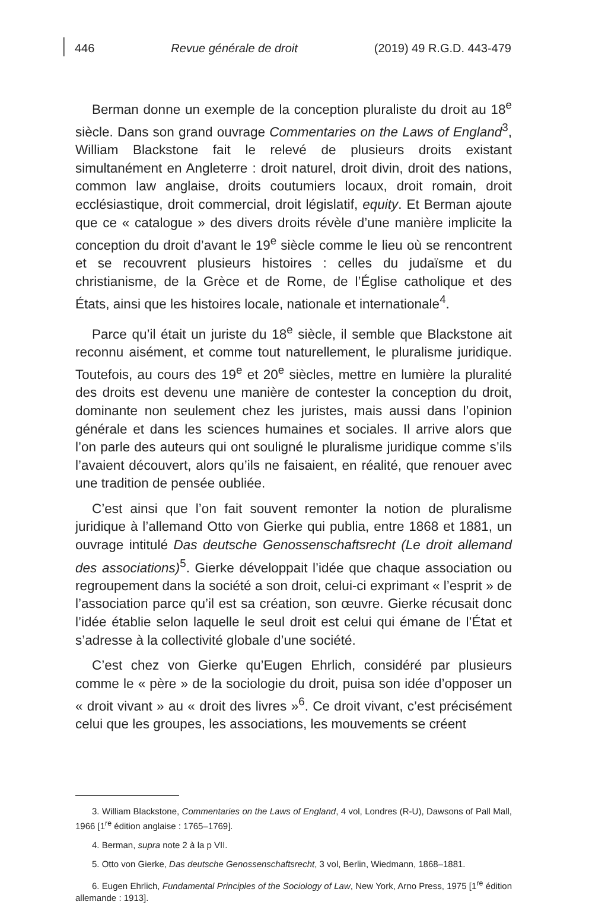446 Revue générale de droit (2019) 49 R.G.D. 443-479
Berman donne un exemple de la conception pluraliste du droit au 18<sup>e</sup> siècle. Dans son grand ouvrage Commentaries on the Laws of England<sup>3</sup>, William Blackstone fait le relevé de plusieurs droits existant simultanément en Angleterre : droit naturel, droit divin, droit des nations, common law anglaise, droits coutumiers locaux, droit romain, droit ecclésiastique, droit commercial, droit législatif, equity. Et Berman ajoute que ce « catalogue » des divers droits révèle d’une manière implicite la conception du droit d’avant le 19<sup>e</sup> siècle comme le lieu où se rencontrent et se recouvrent plusieurs histoires : celles du judaïsme et du christianisme, de la Grèce et de Rome, de l’Église catholique et des États, ainsi que les histoires locale, nationale et internationale<sup>4</sup>.
Parce qu’il était un juriste du 18<sup>e</sup> siècle, il semble que Blackstone ait reconnu aisément, et comme tout naturellement, le pluralisme juridique. Toutefois, au cours des 19<sup>e</sup> et 20<sup>e</sup> siècles, mettre en lumière la pluralité des droits est devenu une manière de contester la conception du droit, dominante non seulement chez les juristes, mais aussi dans l’opinion générale et dans les sciences humaines et sociales. Il arrive alors que l’on parle des auteurs qui ont souligné le pluralisme juridique comme s’ils l’avaient découvert, alors qu’ils ne faisaient, en réalité, que renouer avec une tradition de pensée oubliée.
C’est ainsi que l’on fait souvent remonter la notion de pluralisme juridique à l’allemand Otto von Gierke qui publia, entre 1868 et 1881, un ouvrage intitulé Das deutsche Genossenschaftsrecht (Le droit allemand des associations)<sup>5</sup>. Gierke développait l’idée que chaque association ou regroupement dans la société a son droit, celui-ci exprimant « l’esprit » de l’association parce qu’il est sa création, son œuvre. Gierke récusait donc l’idée établie selon laquelle le seul droit est celui qui émane de l’État et s’adresse à la collectivité globale d’une société.
C’est chez von Gierke qu’Eugen Ehrlich, considéré par plusieurs comme le « père » de la sociologie du droit, puisa son idée d’opposer un « droit vivant » au « droit des livres »<sup>6</sup>. Ce droit vivant, c’est précisément celui que les groupes, les associations, les mouvements se créent
3. William Blackstone, Commentaries on the Laws of England, 4 vol, Londres (R-U), Dawsons of Pall Mall, 1966 [1<sup>re</sup> édition anglaise : 1765–1769].
4. Berman, supra note 2 à la p VII.
5. Otto von Gierke, Das deutsche Genossenschaftsrecht, 3 vol, Berlin, Wiedmann, 1868–1881.
6. Eugen Ehrlich, Fundamental Principles of the Sociology of Law, New York, Arno Press, 1975 [1<sup>re</sup> édition allemande : 1913].